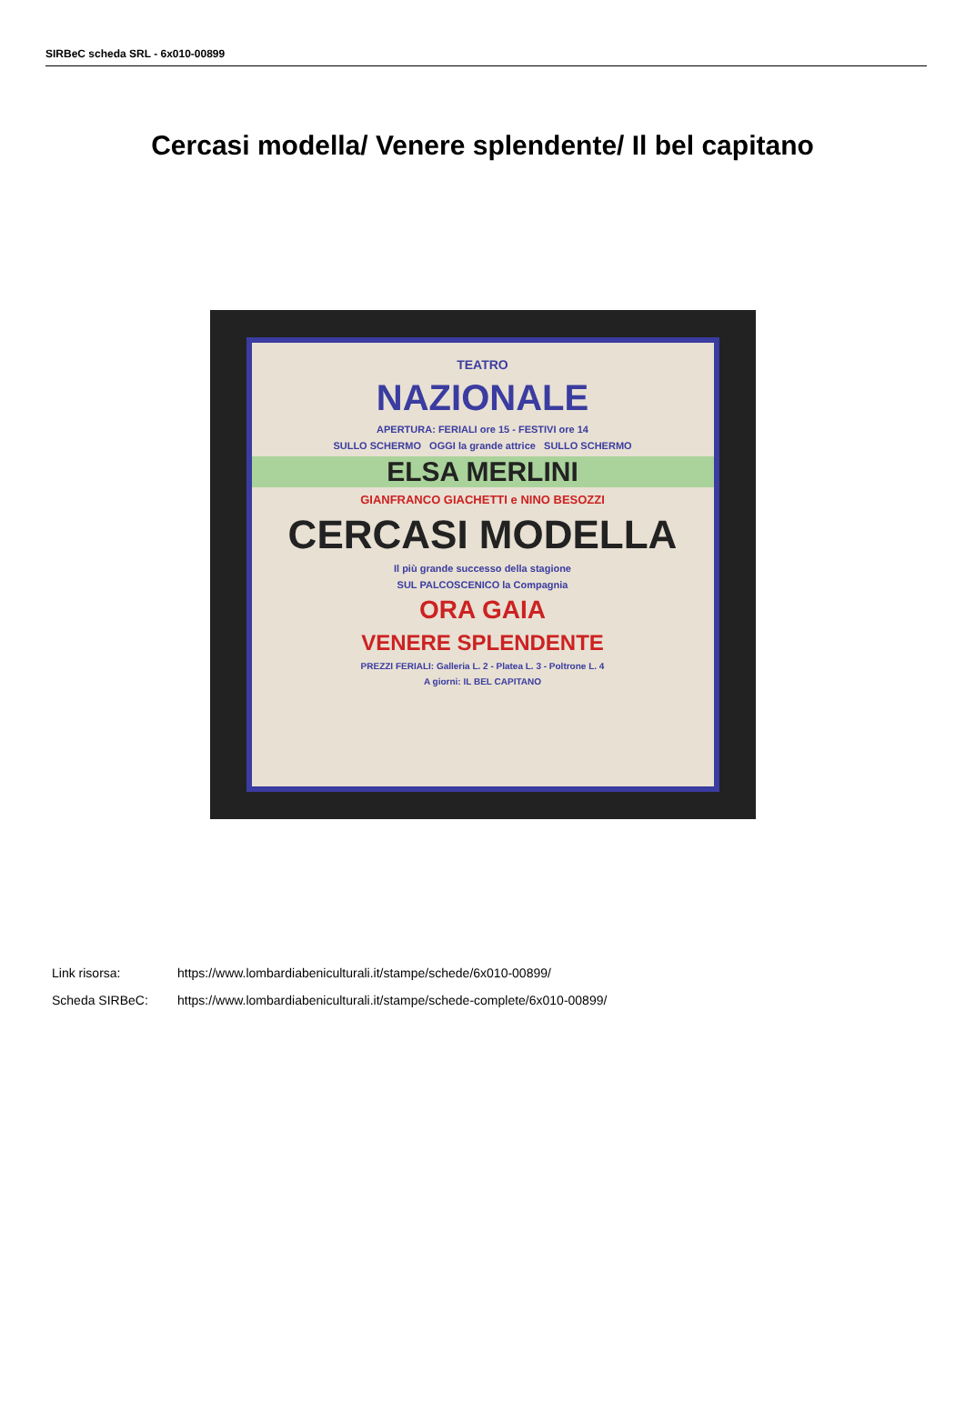SIRBeC scheda SRL - 6x010-00899
Cercasi modella/ Venere splendente/ Il bel capitano
TEATRO
NAZIONALE
APERTURA: FERIALI ore 15 - FESTIVI ore 14
SULLO SCHERMO OGGI la grande attrice SULLO SCHERMO
ELSA MERLINI
GIANFRANCO GIACHETTI e NINO BESOZZI
CERCASI MODELLA
Il più grande successo della stagione
SUL PALCOSCENICO la Compagnia
ORA GAIA
VENERE SPLENDENTE
PREZZI FERIALI: Galleria L. 2 - Platea L. 3 - Poltrone L. 4
A giorni: IL BEL CAPITANO
Link risorsa: https://www.lombardiabeniculturali.it/stampe/schede/6x010-00899/
Scheda SIRBeC: https://www.lombardiabeniculturali.it/stampe/schede-complete/6x010-00899/